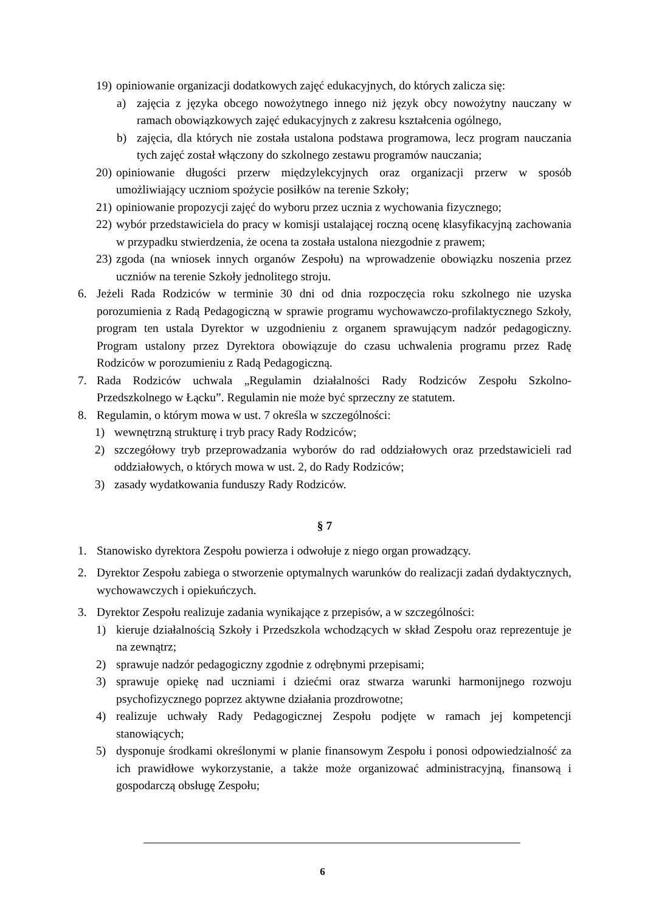19) opiniowanie organizacji dodatkowych zajęć edukacyjnych, do których zalicza się:
a) zajęcia z języka obcego nowożytnego innego niż język obcy nowożytny nauczany w ramach obowiązkowych zajęć edukacyjnych z zakresu kształcenia ogólnego,
b) zajęcia, dla których nie została ustalona podstawa programowa, lecz program nauczania tych zajęć został włączony do szkolnego zestawu programów nauczania;
20) opiniowanie długości przerw międzylekcyjnych oraz organizacji przerw w sposób umożliwiający uczniom spożycie posiłków na terenie Szkoły;
21) opiniowanie propozycji zajęć do wyboru przez ucznia z wychowania fizycznego;
22) wybór przedstawiciela do pracy w komisji ustalającej roczną ocenę klasyfikacyjną zachowania w przypadku stwierdzenia, że ocena ta została ustalona niezgodnie z prawem;
23) zgoda (na wniosek innych organów Zespołu) na wprowadzenie obowiązku noszenia przez uczniów na terenie Szkoły jednolitego stroju.
6. Jeżeli Rada Rodziców w terminie 30 dni od dnia rozpoczęcia roku szkolnego nie uzyska porozumienia z Radą Pedagogiczną w sprawie programu wychowawczo-profilaktycznego Szkoły, program ten ustala Dyrektor w uzgodnieniu z organem sprawującym nadzór pedagogiczny. Program ustalony przez Dyrektora obowiązuje do czasu uchwalenia programu przez Radę Rodziców w porozumieniu z Radą Pedagogiczną.
7. Rada Rodziców uchwala „Regulamin działalności Rady Rodziców Zespołu Szkolno-Przedszkolnego w Łącku”. Regulamin nie może być sprzeczny ze statutem.
8. Regulamin, o którym mowa w ust. 7 określa w szczególności:
1) wewnętrzną strukturę i tryb pracy Rady Rodziców;
2) szczegółowy tryb przeprowadzania wyborów do rad oddziałowych oraz przedstawicieli rad oddziałowych, o których mowa w ust. 2, do Rady Rodziców;
3) zasady wydatkowania funduszy Rady Rodziców.
§ 7
1. Stanowisko dyrektora Zespołu powierza i odwołuje z niego organ prowadzący.
2. Dyrektor Zespołu zabiega o stworzenie optymalnych warunków do realizacji zadań dydaktycznych, wychowawczych i opiekuńczych.
3. Dyrektor Zespołu realizuje zadania wynikające z przepisów, a w szczególności:
1) kieruje działalnością Szkoły i Przedszkola wchodzących w skład Zespołu oraz reprezentuje je na zewnątrz;
2) sprawuje nadzór pedagogiczny zgodnie z odrębnymi przepisami;
3) sprawuje opiekę nad uczniami i dziećmi oraz stwarza warunki harmonijnego rozwoju psychofizycznego poprzez aktywne działania prozdrowotne;
4) realizuje uchwały Rady Pedagogicznej Zespołu podjęte w ramach jej kompetencji stanowiących;
5) dysponuje środkami określonymi w planie finansowym Zespołu i ponosi odpowiedzialność za ich prawidłowe wykorzystanie, a także może organizować administracyjną, finansową i gospodarczą obsługę Zespołu;
6